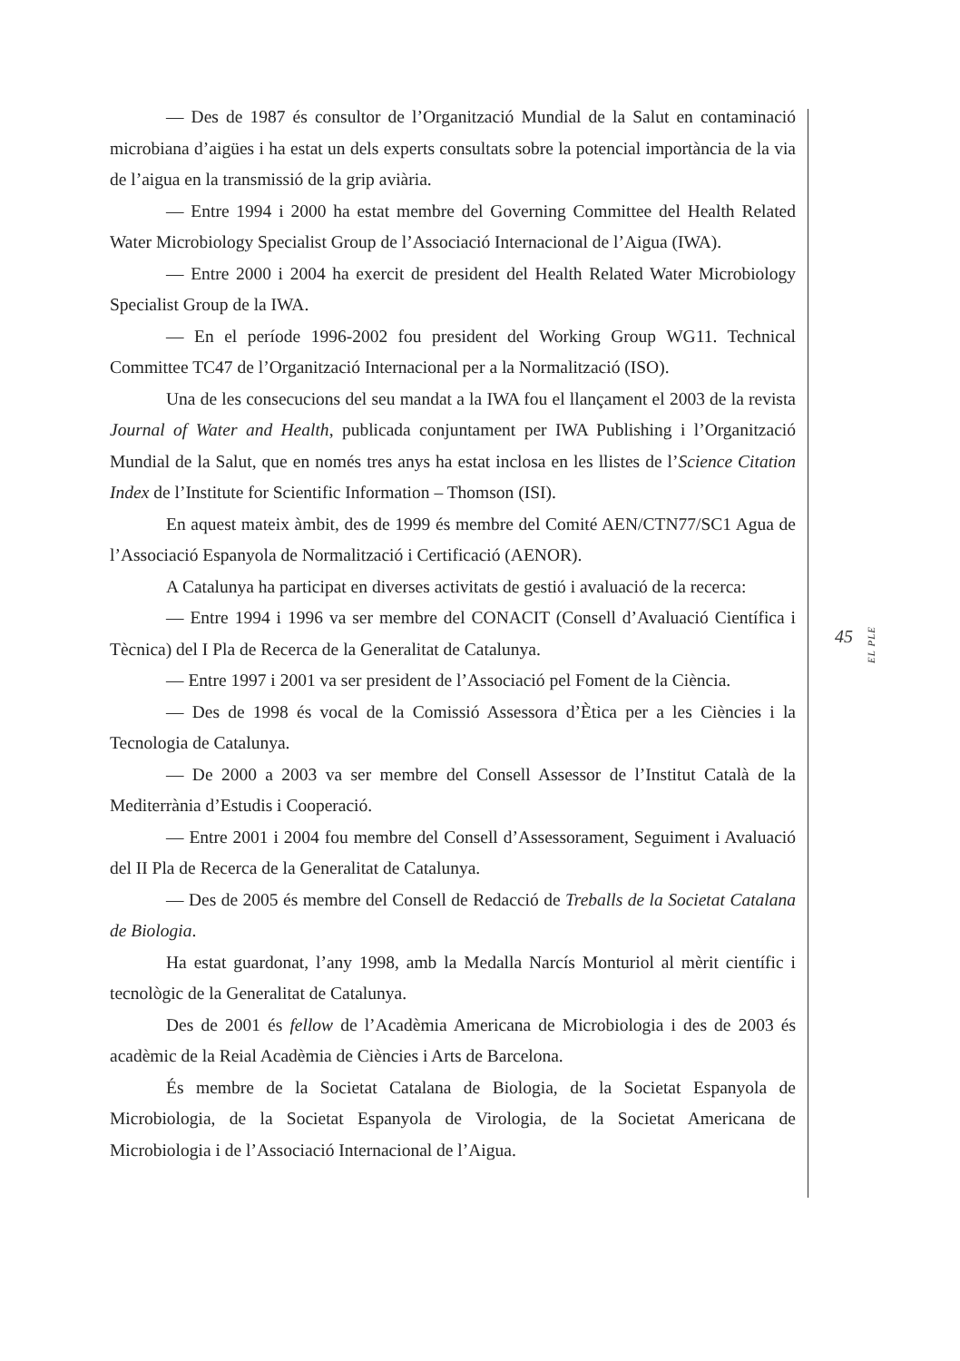— Des de 1987 és consultor de l’Organització Mundial de la Salut en contaminació microbiana d’aigües i ha estat un dels experts consultats sobre la potencial importància de la via de l’aigua en la transmissió de la grip aviària.
— Entre 1994 i 2000 ha estat membre del Governing Committee del Health Related Water Microbiology Specialist Group de l’Associació Internacional de l’Aigua (IWA).
— Entre 2000 i 2004 ha exercit de president del Health Related Water Microbiology Specialist Group de la IWA.
— En el període 1996-2002 fou president del Working Group WG11. Technical Committee TC47 de l’Organització Internacional per a la Normalització (ISO).
Una de les consecucions del seu mandat a la IWA fou el llançament el 2003 de la revista Journal of Water and Health, publicada conjuntament per IWA Publishing i l’Organització Mundial de la Salut, que en només tres anys ha estat inclosa en les llistes de l’Science Citation Index de l’Institute for Scientific Information – Thomson (ISI).
En aquest mateix àmbit, des de 1999 és membre del Comité AEN/CTN77/SC1 Agua de l’Associació Espanyola de Normalització i Certificació (AENOR).
A Catalunya ha participat en diverses activitats de gestió i avaluació de la recerca:
— Entre 1994 i 1996 va ser membre del CONACIT (Consell d’Avaluació Científica i Tècnica) del I Pla de Recerca de la Generalitat de Catalunya.
— Entre 1997 i 2001 va ser president de l’Associació pel Foment de la Ciència.
— Des de 1998 és vocal de la Comissió Assessora d’Ètica per a les Ciències i la Tecnologia de Catalunya.
— De 2000 a 2003 va ser membre del Consell Assessor de l’Institut Català de la Mediterrània d’Estudis i Cooperació.
— Entre 2001 i 2004 fou membre del Consell d’Assessorament, Seguiment i Avaluació del II Pla de Recerca de la Generalitat de Catalunya.
— Des de 2005 és membre del Consell de Redacció de Treballs de la Societat Catalana de Biologia.
Ha estat guardonat, l’any 1998, amb la Medalla Narcís Monturiol al mèrit científic i tecnològic de la Generalitat de Catalunya.
Des de 2001 és fellow de l’Acadèmia Americana de Microbiologia i des de 2003 és acadèmic de la Reial Acadèmia de Ciències i Arts de Barcelona.
És membre de la Societat Catalana de Biologia, de la Societat Espanyola de Microbiologia, de la Societat Espanyola de Virologia, de la Societat Americana de Microbiologia i de l’Associació Internacional de l’Aigua.
45 EL PLE